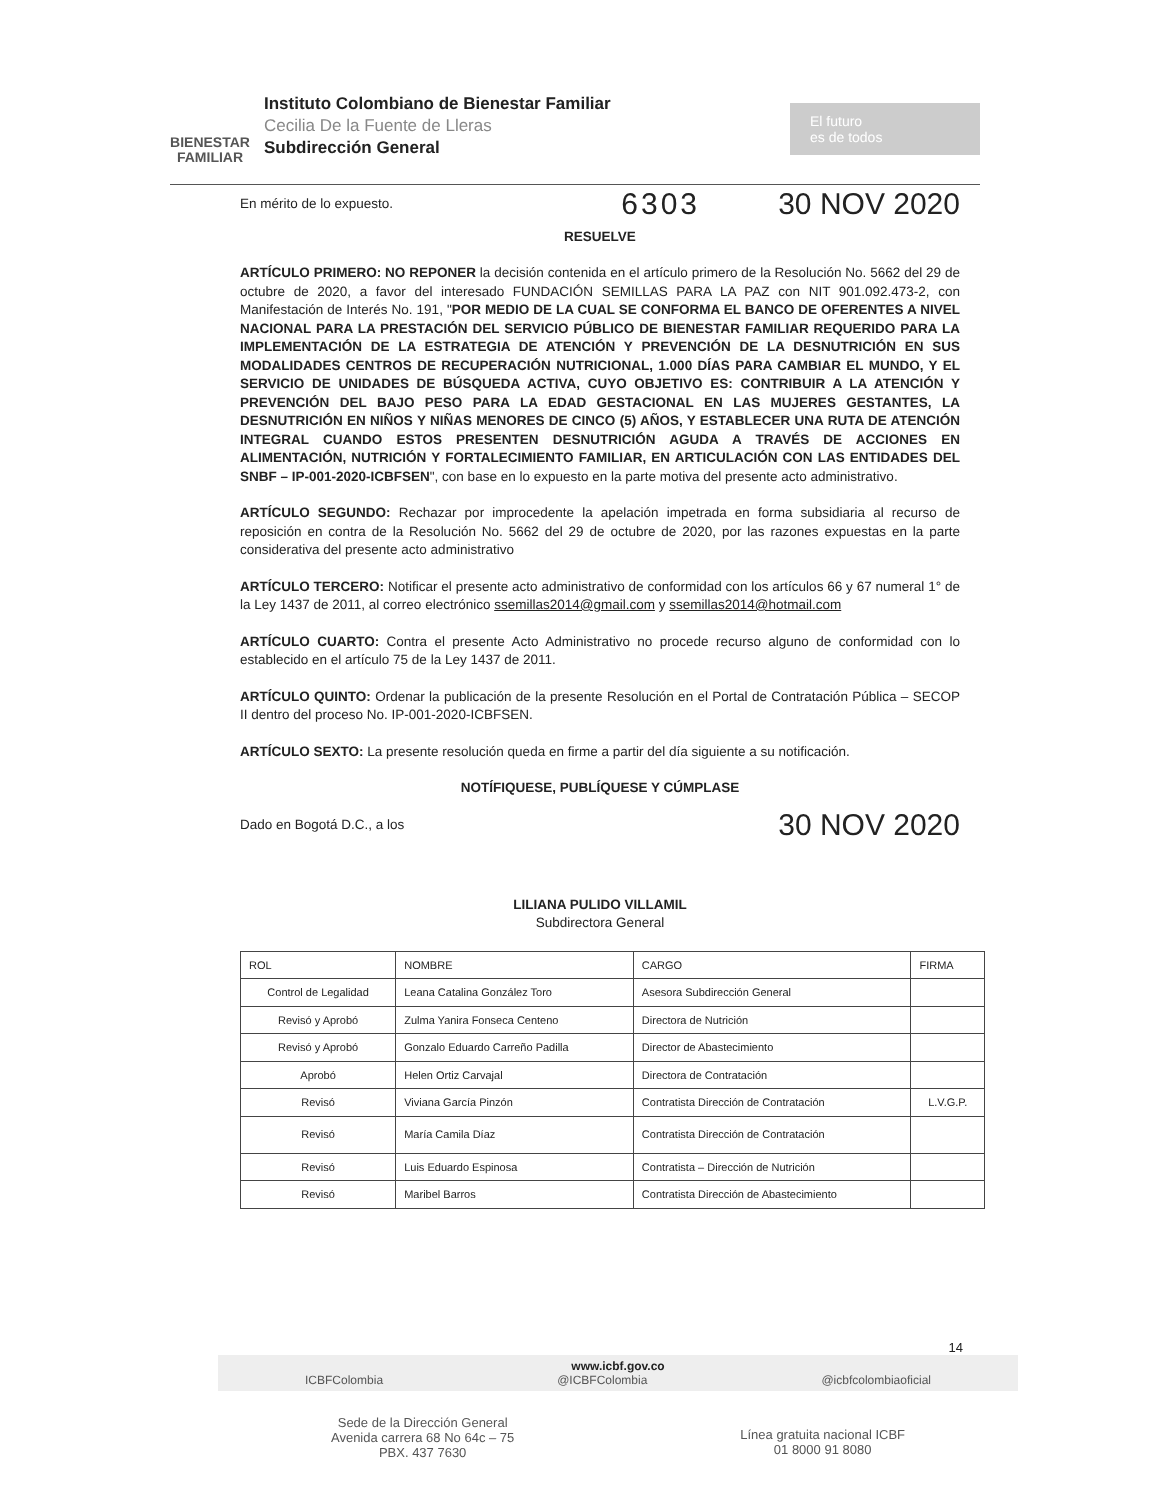BIENESTAR
FAMILIAR
Instituto Colombiano de Bienestar Familiar
Cecilia De la Fuente de Lleras
Subdirección General
El futuro
es de todos
En mérito de lo expuesto. 6303 30 NOV 2020
RESUELVE
ARTÍCULO PRIMERO: NO REPONER la decisión contenida en el artículo primero de la Resolución No. 5662 del 29 de octubre de 2020, a favor del interesado FUNDACIÓN SEMILLAS PARA LA PAZ con NIT 901.092.473-2, con Manifestación de Interés No. 191, "POR MEDIO DE LA CUAL SE CONFORMA EL BANCO DE OFERENTES A NIVEL NACIONAL PARA LA PRESTACIÓN DEL SERVICIO PÚBLICO DE BIENESTAR FAMILIAR REQUERIDO PARA LA IMPLEMENTACIÓN DE LA ESTRATEGIA DE ATENCIÓN Y PREVENCIÓN DE LA DESNUTRICIÓN EN SUS MODALIDADES CENTROS DE RECUPERACIÓN NUTRICIONAL, 1.000 DÍAS PARA CAMBIAR EL MUNDO, Y EL SERVICIO DE UNIDADES DE BÚSQUEDA ACTIVA, CUYO OBJETIVO ES: CONTRIBUIR A LA ATENCIÓN Y PREVENCIÓN DEL BAJO PESO PARA LA EDAD GESTACIONAL EN LAS MUJERES GESTANTES, LA DESNUTRICIÓN EN NIÑOS Y NIÑAS MENORES DE CINCO (5) AÑOS, Y ESTABLECER UNA RUTA DE ATENCIÓN INTEGRAL CUANDO ESTOS PRESENTEN DESNUTRICIÓN AGUDA A TRAVÉS DE ACCIONES EN ALIMENTACIÓN, NUTRICIÓN Y FORTALECIMIENTO FAMILIAR, EN ARTICULACIÓN CON LAS ENTIDADES DEL SNBF – IP-001-2020-ICBFSEN", con base en lo expuesto en la parte motiva del presente acto administrativo.
ARTÍCULO SEGUNDO: Rechazar por improcedente la apelación impetrada en forma subsidiaria al recurso de reposición en contra de la Resolución No. 5662 del 29 de octubre de 2020, por las razones expuestas en la parte considerativa del presente acto administrativo
ARTÍCULO TERCERO: Notificar el presente acto administrativo de conformidad con los artículos 66 y 67 numeral 1° de la Ley 1437 de 2011, al correo electrónico ssemillas2014@gmail.com y ssemillas2014@hotmail.com
ARTÍCULO CUARTO: Contra el presente Acto Administrativo no procede recurso alguno de conformidad con lo establecido en el artículo 75 de la Ley 1437 de 2011.
ARTÍCULO QUINTO: Ordenar la publicación de la presente Resolución en el Portal de Contratación Pública – SECOP II dentro del proceso No. IP-001-2020-ICBFSEN.
ARTÍCULO SEXTO: La presente resolución queda en firme a partir del día siguiente a su notificación.
NOTÍFIQUESE, PUBLÍQUESE Y CÚMPLASE
Dado en Bogotá D.C., a los 30 NOV 2020
LILIANA PULIDO VILLAMIL
Subdirectora General
| ROL | NOMBRE | CARGO | FIRMA |
| --- | --- | --- | --- |
| Control de Legalidad | Leana Catalina González Toro | Asesora Subdirección General | |
| Revisó y Aprobó | Zulma Yanira Fonseca Centeno | Directora de Nutrición | |
| Revisó y Aprobó | Gonzalo Eduardo Carreño Padilla | Director de Abastecimiento | |
| Aprobó | Helen Ortiz Carvajal | Directora de Contratación | |
| Revisó | Viviana García Pinzón | Contratista Dirección de Contratación | L.V.G.P. |
| Revisó | María Camila Díaz | Contratista Dirección de Contratación | |
| Revisó | Luis Eduardo Espinosa | Contratista – Dirección de Nutrición | |
| Revisó | Maribel Barros | Contratista Dirección de Abastecimiento | |
14
www.icbf.gov.co
ICBFColombia @ICBFColombia @icbfcolombiaoficial
Sede de la Dirección General
Avenida carrera 68 No 64c – 75
PBX. 437 7630 Línea gratuita nacional ICBF
01 8000 91 8080